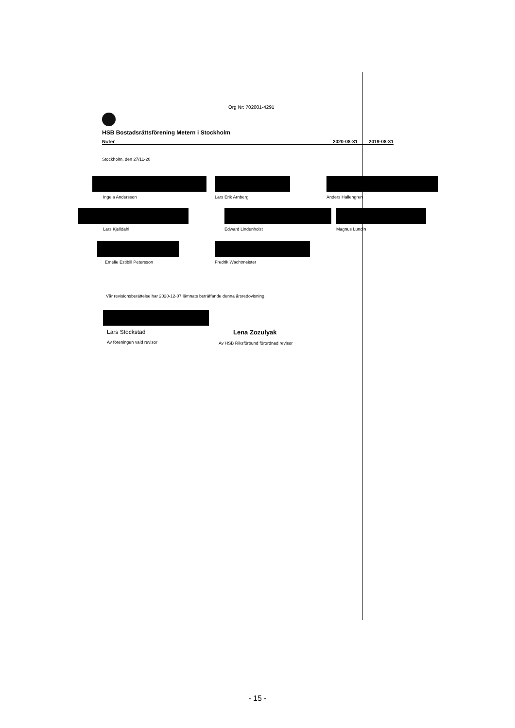Org Nr: 702001-4291
HSB Bostadsrättsförening Metern i Stockholm
Noter 2020-08-31 2019-08-31
Stockholm, den 27/11-20
Ingela Andersson Lars Erik Arnberg Anders Hallengren
Lars Kjelldahl Edward Lindenholst Magnus Lundin
Emelie Estibill Petersson Fredrik Wachtmeister
Vår revisionsberättelse har 2020-12-07 lämnats beträffande denna årsredovisning
Lars Stockstad
Av föreningen vald revisor
Lena Zozulyak
Av HSB Riksförbund förordnad revisor
- 15 -